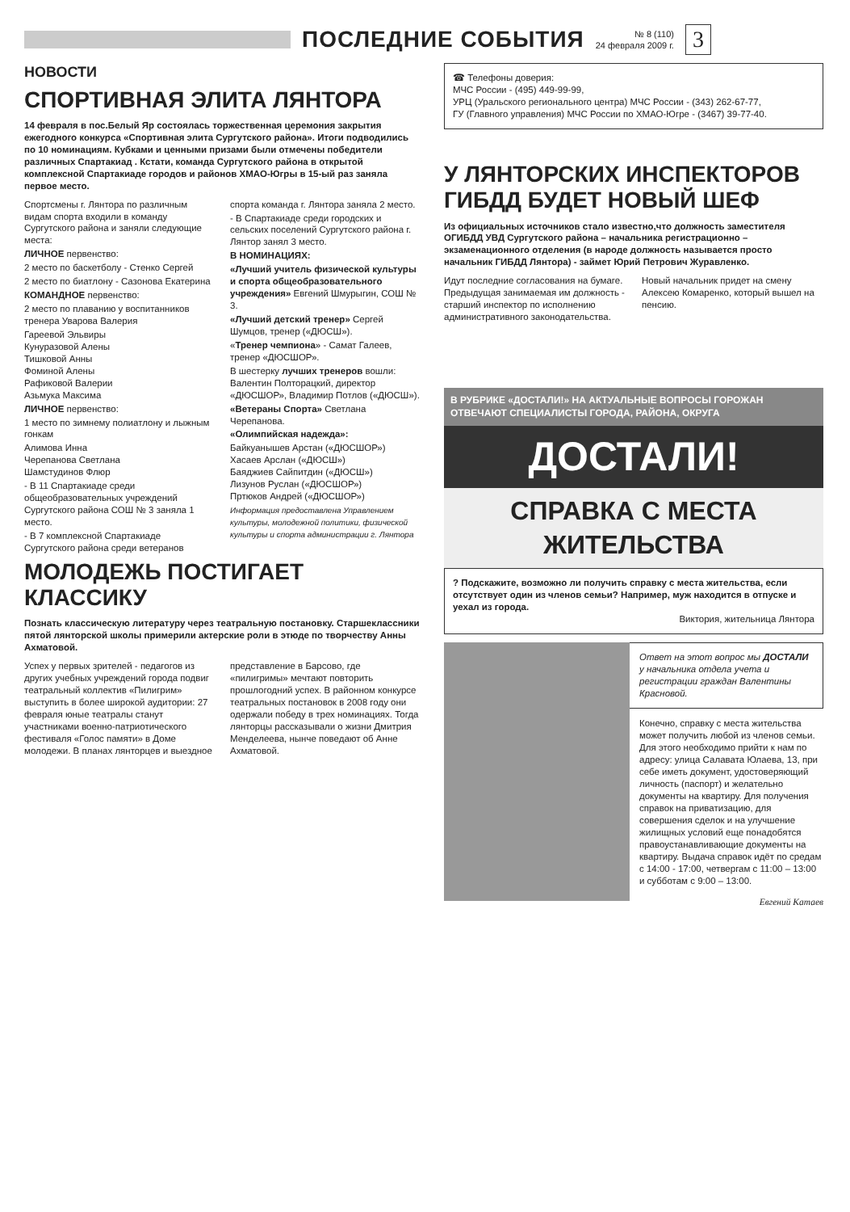ПОСЛЕДНИЕ СОБЫТИЯ
№ 8 (110)
24 февраля 2009 г.
3
НОВОСТИ
СПОРТИВНАЯ ЭЛИТА ЛЯНТОРА
14 февраля в пос.Белый Яр состоялась торжественная церемония закрытия ежегодного конкурса «Спортивная элита Сургутского района». Итоги подводились по 10 номинациям. Кубками и ценными призами были отмечены победители различных Спартакиад . Кстати, команда Сургутского района в открытой комплексной Спартакиаде городов и районов ХМАО-Югры в 15-ый раз заняла первое место.
Спортсмены г. Лянтора по различным видам спорта входили в команду Сургутского района и заняли следующие места:
ЛИЧНОЕ первенство:
2 место по баскетболу - Стенко Сергей
2 место по биатлону - Сазонова Екатерина
КОМАНДНОЕ первенство:
2 место по плаванию у воспитанников тренера Уварова Валерия
Гареевой Эльвиры
Кунуразовой Алены
Тишковой Анны
Фоминой Алены
Рафиковой Валерии
Азьмука Максима
ЛИЧНОЕ первенство:
1 место по зимнему полиатлону и лыжным гонкам
Алимова Инна
Черепанова Светлана
Шамстудинов Флюр
- В 11 Спартакиаде среди общеобразовательных учреждений Сургутского района СОШ № 3 заняла 1 место.
- В 7 комплексной Спартакиаде Сургутского района среди ветеранов спорта команда г. Лянтора заняла 2 место.
- В Спартакиаде среди городских и сельских поселений Сургутского района г. Лянтор занял 3 место.
В НОМИНАЦИЯХ:
«Лучший учитель физической культуры и спорта общеобразовательного учреждения» Евгений Шмурыгин, СОШ № 3.
«Лучший детский тренер» Сергей Шумцов, тренер («ДЮСШ»).
«Тренер чемпиона» - Самат Галеев, тренер «ДЮСШОР».
В шестерку лучших тренеров вошли: Валентин Полторацкий, директор «ДЮСШОР», Владимир Потлов («ДЮСШ»).
«Ветераны Спорта» Светлана Черепанова.
«Олимпийская надежда»:
Байкуанышев Арстан («ДЮСШОР»)
Хасаев Арслан («ДЮСШ»)
Баяджиев Сайпитдин («ДЮСШ»)
Лизунов Руслан («ДЮСШОР»)
Пртюков Андрей («ДЮСШОР»)
Информация предоставлена Управлением культуры, молодежной политики, физической культуры и спорта администрации г. Лянтора
МОЛОДЕЖЬ ПОСТИГАЕТ КЛАССИКУ
Познать классическую литературу через театральную постановку. Старшеклассники пятой лянторской школы примерили актерские роли в этюде по творчеству Анны Ахматовой.
Успех у первых зрителей - педагогов из других учебных учреждений города подвиг театральный коллектив «Пилигрим» выступить в более широкой аудитории: 27 февраля юные театралы станут участниками военно-патриотического фестиваля «Голос памяти» в Доме молодежи. В планах лянторцев и выездное представление в Барсово, где «пилигримы» мечтают повторить прошлогодний успех. В районном конкурсе театральных постановок в 2008 году они одержали победу в трех номинациях. Тогда лянторцы рассказывали о жизни Дмитрия Менделеева, нынче поведают об Анне Ахматовой.
☎ Телефоны доверия:
МЧС России - (495) 449-99-99,
УРЦ (Уральского регионального центра) МЧС России - (343) 262-67-77,
ГУ (Главного управления) МЧС России по ХМАО-Югре - (3467) 39-77-40.
У ЛЯНТОРСКИХ ИНСПЕКТОРОВ ГИБДД БУДЕТ НОВЫЙ ШЕФ
Из официальных источников стало известно,что должность заместителя ОГИБДД УВД Сургутского района – начальника регистрационно –экзаменационного отделения (в народе должность называется просто начальник ГИБДД Лянтора) - займет Юрий Петрович Журавленко.
Идут последние согласования на бумаге. Предыдущая занимаемая им должность - старший инспектор по исполнению административного законодательства. Новый начальник придет на смену Алексею Комаренко, который вышел на пенсию.
В РУБРИКЕ «ДОСТАЛИ!» НА АКТУАЛЬНЫЕ ВОПРОСЫ ГОРОЖАН ОТВЕЧАЮТ СПЕЦИАЛИСТЫ ГОРОДА, РАЙОНА, ОКРУГА
ДОСТАЛИ!
СПРАВКА С МЕСТА ЖИТЕЛЬСТВА
? Подскажите, возможно ли получить справку с места жительства, если отсутствует один из членов семьи? Например, муж находится в отпуске и уехал из города.
Виктория, жительница Лянтора
Ответ на этот вопрос мы ДОСТАЛИ у начальника отдела учета и регистрации граждан Валентины Красновой.
Конечно, справку с места жительства может получить любой из членов семьи. Для этого необходимо прийти к нам по адресу: улица Салавата Юлаева, 13, при себе иметь документ, удостоверяющий личность (паспорт) и желательно документы на квартиру. Для получения справок на приватизацию, для совершения сделок и на улучшение жилищных условий еще понадобятся правоустанавливающие документы на квартиру. Выдача справок идёт по средам с 14:00 - 17:00, четвергам с 11:00 – 13:00 и субботам с 9:00 – 13:00.
Евгений Катаев